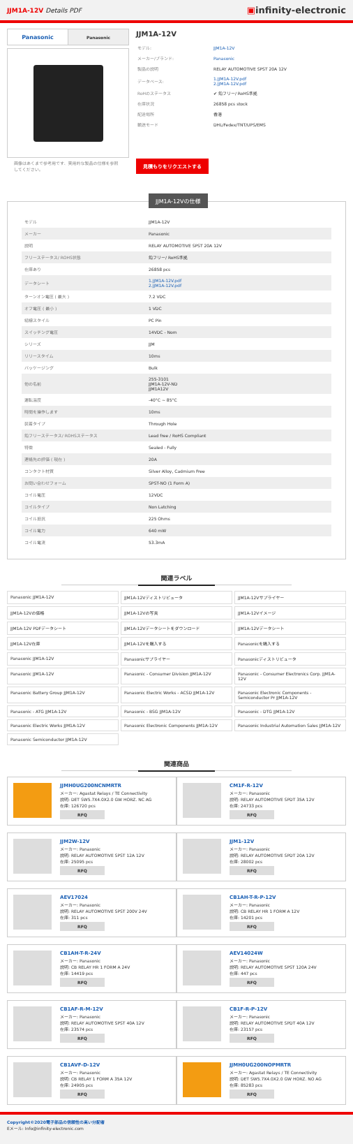JJM1A-12V Details PDF
▣infinity-electronic
Panasonic
Panasonic
画像はあくまで参考用です、実用的な製品の仕様を参照してください。
JJM1A-12V
| モデル: | JJM1A-12V |
| メーカー/ブランド: | Panasonic |
| 製品の説明 | RELAY AUTOMOTIVE SPST 20A 12V |
| データベース: | 1.JJM1A-12V.pdf 2.JJM1A-12V.pdf |
| RoHのステータス | ✔ 鉛フリー/ RoHS準拠 |
| 在庫状況 | 26858 pcs stock |
| 配達場所 | 香港 |
| 輸送モード | DHL/Fedex/TNT/UPS/EMS |
見積もりをリクエストする
JJM1A-12Vの仕様
| モデル | JJM1A-12V |
| メーカー | Panasonic |
| 説明 | RELAY AUTOMOTIVE SPST 20A 12V |
| フリーステータス/ ROHS状態 | 鉛フリー/ RoHS準拠 |
| 在庫あり | 26858 pcs |
| データシート | 1.JJM1A-12V.pdf 2.JJM1A-12V.pdf |
| ターンオン電圧 ( 最大 ) | 7.2 VDC |
| オフ電圧 ( 最小 ) | 1 VDC |
| 結線スタイル | PC Pin |
| スイッチング電圧 | 14VDC - Nom |
| シリーズ | JJM |
| リリースタイム | 10ms |
| パッケージング | Bulk |
| 他の名前 | 255-3101 JJM1A-12V-ND JJM1A12V |
| 運転温度 | -40°C ~ 85°C |
| 時間を操作します | 10ms |
| 装着タイプ | Through Hole |
| 鉛フリーステータス/ ROHSステータス | Lead free / RoHS Compliant |
| 特徴 | Sealed - Fully |
| 連絡先の評価 ( 現在 ) | 20A |
| コンタクト材質 | Silver Alloy, Cadmium Free |
| お問い合わせフォーム | SPST-NO (1 Form A) |
| コイル電圧 | 12VDC |
| コイルタイプ | Non Latching |
| コイル抵抗 | 225 Ohms |
| コイル電力 | 640 mW |
| コイル電流 | 53.3mA |
関連ラベル
Panasonic JJM1A-12V
JJM1A-12Vディストリビュータ
JJM1A-12Vサプライヤー
JJM1A-12Vの価格
JJM1A-12Vの写真
JJM1A-12Vイメージ
JJM1A-12V PDFデータシート
JJM1A-12Vデータシートをダウンロード
JJM1A-12Vデータシート
JJM1A-12V在庫
JJM1A-12Vを購入する
Panasonicを購入する
Panasonic JJM1A-12V
Panasonicサプライヤー
Panasonicディストリビュータ
Panasonic JJM1A-12V
Panasonic - Consumer Division JJM1A-12V
Panasonic - Consumer Electronics Corp. JJM1A-12V
Panasonic Battery Group JJM1A-12V
Panasonic Electric Works - ACSD JJM1A-12V
Panasonic Electronic Components - Semiconductor Pr JJM1A-12V
Panasonic - ATG JJM1A-12V
Panasonic - BSG JJM1A-12V
Panasonic - DTG JJM1A-12V
Panasonic Electric Works JJM1A-12V
Panasonic Electronic Components JJM1A-12V
Panasonic Industrial Automation Sales JJM1A-12V
Panasonic Semiconductor JJM1A-12V
関連商品
JJMH0UG200NCNMRTR
メーカー: Agastat Relays / TE Connectivity
説明: DET SW5.7X4.0X2.0 GW HORZ. NC AG
在庫: 126720 pcs
RFQ
CM1F-R-12V
メーカー: Panasonic
説明: RELAY AUTOMOTIVE SPDT 35A 12V
在庫: 24733 pcs
RFQ
JJM2W-12V
メーカー: Panasonic
説明: RELAY AUTOMOTIVE SPST 12A 12V
在庫: 25095 pcs
RFQ
JJM1-12V
メーカー: Panasonic
説明: RELAY AUTOMOTIVE SPDT 20A 12V
在庫: 28002 pcs
RFQ
AEV17024
メーカー: Panasonic
説明: RELAY AUTOMOTIVE SPST 200V 24V
在庫: 311 pcs
RFQ
CB1AH-T-R-P-12V
メーカー: Panasonic
説明: CB RELAY HR 1 FORM A 12V
在庫: 14201 pcs
RFQ
CB1AH-T-R-24V
メーカー: Panasonic
説明: CB RELAY HR 1 FORM A 24V
在庫: 14419 pcs
RFQ
AEV14024W
メーカー: Panasonic
説明: RELAY AUTOMOTIVE SPST 120A 24V
在庫: 447 pcs
RFQ
CB1AF-R-M-12V
メーカー: Panasonic
説明: RELAY AUTOMOTIVE SPST 40A 12V
在庫: 23574 pcs
RFQ
CB1F-R-P-12V
メーカー: Panasonic
説明: RELAY AUTOMOTIVE SPDT 40A 12V
在庫: 23157 pcs
RFQ
CB1AVF-D-12V
メーカー: Panasonic
説明: CB RELAY 1 FORM A 35A 12V
在庫: 24905 pcs
RFQ
JJMH0UG200NOPMRTR
メーカー: Agastat Relays / TE Connectivity
説明: DET SW5.7X4.0X2.0 GW HORZ. NO AG
在庫: 85283 pcs
RFQ
Copyright©2020電子部品の信頼性の高い分配者
Eメール: Info@infinity-electronic.com